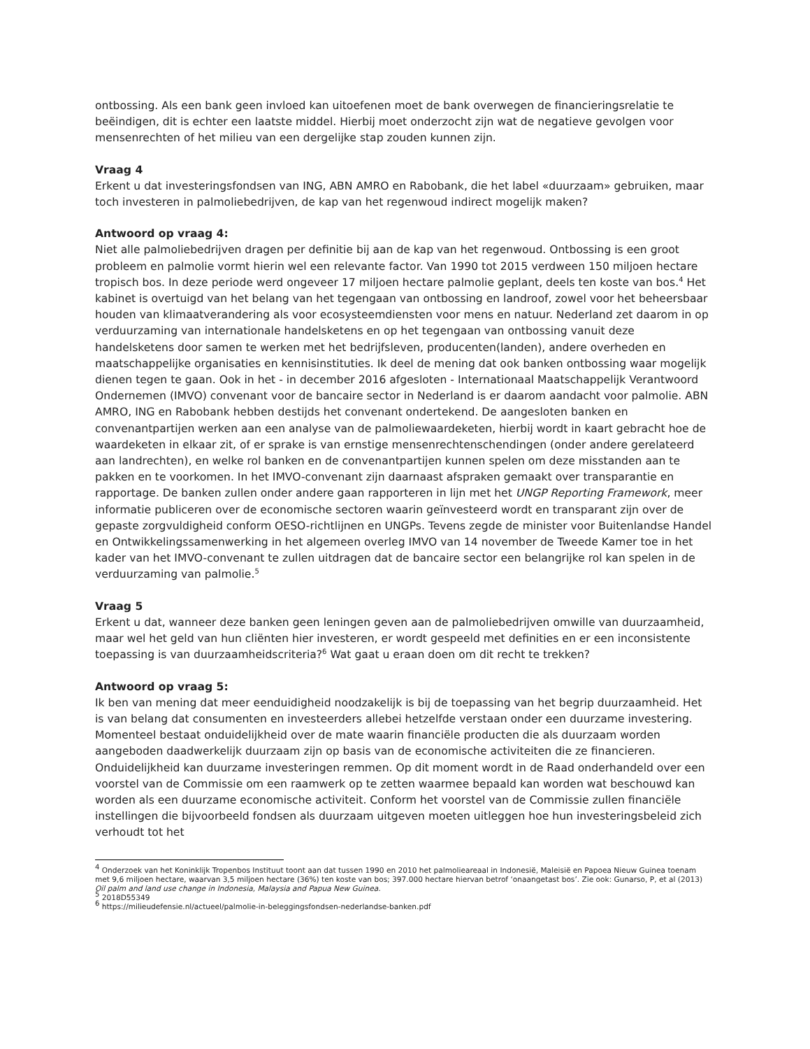ontbossing. Als een bank geen invloed kan uitoefenen moet de bank overwegen de financieringsrelatie te beëindigen, dit is echter een laatste middel. Hierbij moet onderzocht zijn wat de negatieve gevolgen voor mensenrechten of het milieu van een dergelijke stap zouden kunnen zijn.
Vraag 4
Erkent u dat investeringsfondsen van ING, ABN AMRO en Rabobank, die het label «duurzaam» gebruiken, maar toch investeren in palmoliebedrijven, de kap van het regenwoud indirect mogelijk maken?
Antwoord op vraag 4:
Niet alle palmoliebedrijven dragen per definitie bij aan de kap van het regenwoud. Ontbossing is een groot probleem en palmolie vormt hierin wel een relevante factor. Van 1990 tot 2015 verdween 150 miljoen hectare tropisch bos. In deze periode werd ongeveer 17 miljoen hectare palmolie geplant, deels ten koste van bos.<sup>4</sup> Het kabinet is overtuigd van het belang van het tegengaan van ontbossing en landroof, zowel voor het beheersbaar houden van klimaatverandering als voor ecosysteemdiensten voor mens en natuur. Nederland zet daarom in op verduurzaming van internationale handelsketens en op het tegengaan van ontbossing vanuit deze handelsketens door samen te werken met het bedrijfsleven, producenten(landen), andere overheden en maatschappelijke organisaties en kennisinstituties. Ik deel de mening dat ook banken ontbossing waar mogelijk dienen tegen te gaan. Ook in het - in december 2016 afgesloten - Internationaal Maatschappelijk Verantwoord Ondernemen (IMVO) convenant voor de bancaire sector in Nederland is er daarom aandacht voor palmolie. ABN AMRO, ING en Rabobank hebben destijds het convenant ondertekend. De aangesloten banken en convenantpartijen werken aan een analyse van de palmoliewaardeketen, hierbij wordt in kaart gebracht hoe de waardeketen in elkaar zit, of er sprake is van ernstige mensenrechtenschendingen (onder andere gerelateerd aan landrechten), en welke rol banken en de convenantpartijen kunnen spelen om deze misstanden aan te pakken en te voorkomen. In het IMVO-convenant zijn daarnaast afspraken gemaakt over transparantie en rapportage. De banken zullen onder andere gaan rapporteren in lijn met het UNGP Reporting Framework, meer informatie publiceren over de economische sectoren waarin geïnvesteerd wordt en transparant zijn over de gepaste zorgvuldigheid conform OESO-richtlijnen en UNGPs. Tevens zegde de minister voor Buitenlandse Handel en Ontwikkelingssamenwerking in het algemeen overleg IMVO van 14 november de Tweede Kamer toe in het kader van het IMVO-convenant te zullen uitdragen dat de bancaire sector een belangrijke rol kan spelen in de verduurzaming van palmolie.<sup>5</sup>
Vraag 5
Erkent u dat, wanneer deze banken geen leningen geven aan de palmoliebedrijven omwille van duurzaamheid, maar wel het geld van hun cliënten hier investeren, er wordt gespeeld met definities en er een inconsistente toepassing is van duurzaamheidscriteria?<sup>6</sup> Wat gaat u eraan doen om dit recht te trekken?
Antwoord op vraag 5:
Ik ben van mening dat meer eenduidigheid noodzakelijk is bij de toepassing van het begrip duurzaamheid. Het is van belang dat consumenten en investeerders allebei hetzelfde verstaan onder een duurzame investering. Momenteel bestaat onduidelijkheid over de mate waarin financiële producten die als duurzaam worden aangeboden daadwerkelijk duurzaam zijn op basis van de economische activiteiten die ze financieren. Onduidelijkheid kan duurzame investeringen remmen. Op dit moment wordt in de Raad onderhandeld over een voorstel van de Commissie om een raamwerk op te zetten waarmee bepaald kan worden wat beschouwd kan worden als een duurzame economische activiteit. Conform het voorstel van de Commissie zullen financiële instellingen die bijvoorbeeld fondsen als duurzaam uitgeven moeten uitleggen hoe hun investeringsbeleid zich verhoudt tot het
<sup>4</sup> Onderzoek van het Koninklijk Tropenbos Instituut toont aan dat tussen 1990 en 2010 het palmolieareaal in Indonesië, Maleisië en Papoea Nieuw Guinea toenam met 9,6 miljoen hectare, waarvan 3,5 miljoen hectare (36%) ten koste van bos; 397.000 hectare hiervan betrof ‘onaangetast bos’. Zie ook: Gunarso, P, et al (2013) Oil palm and land use change in Indonesia, Malaysia and Papua New Guinea.
<sup>5</sup> 2018D55349
<sup>6</sup> https://milieudefensie.nl/actueel/palmolie-in-beleggingsfondsen-nederlandse-banken.pdf